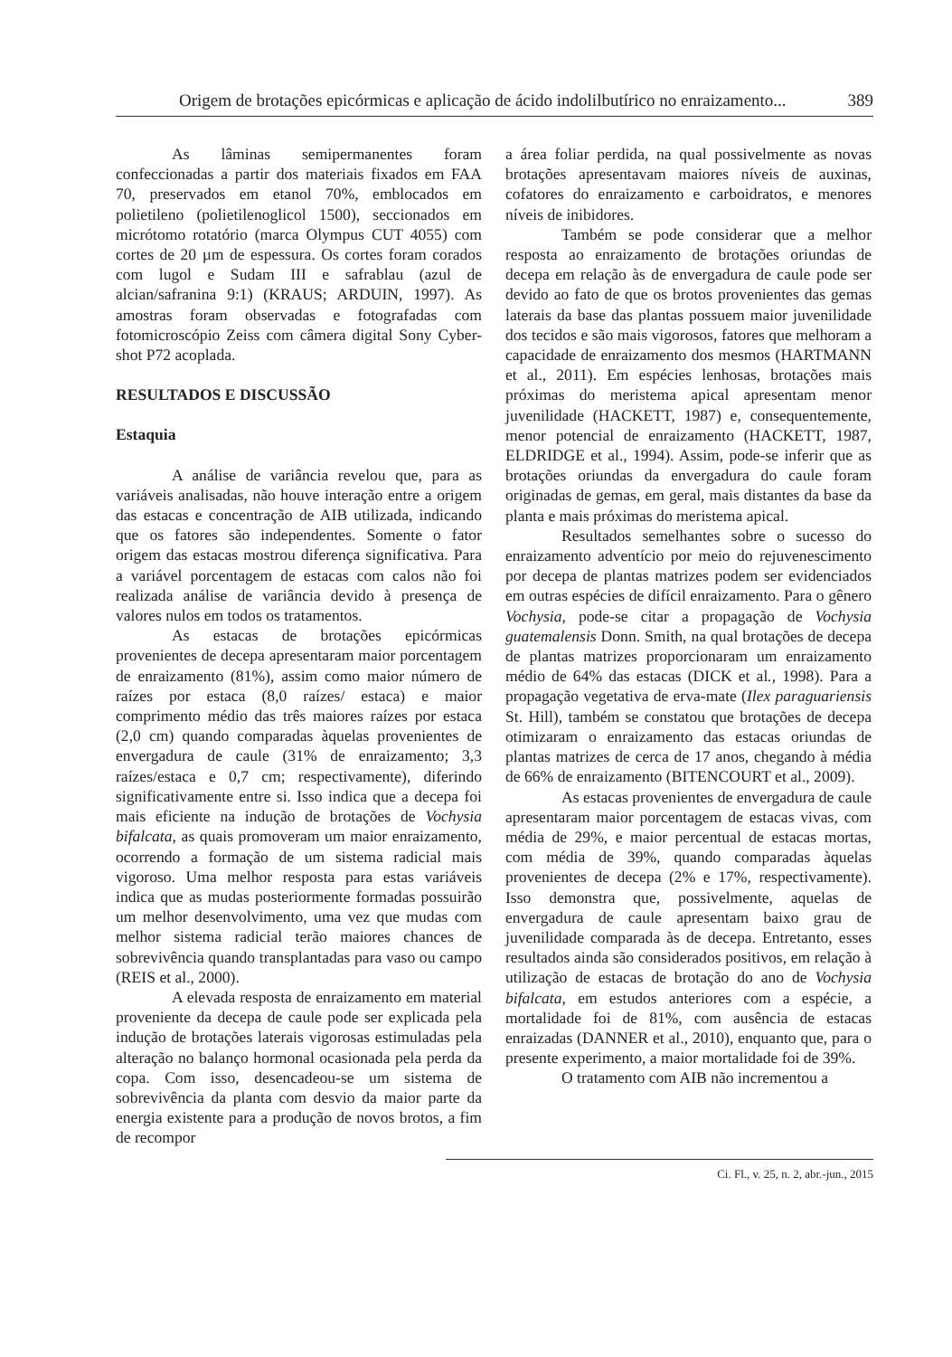Origem de brotações epicórmicas e aplicação de ácido indolilbutírico no enraizamento... 389
As lâminas semipermanentes foram confeccionadas a partir dos materiais fixados em FAA 70, preservados em etanol 70%, emblocados em polietileno (polietilenoglicol 1500), seccionados em micrótomo rotatório (marca Olympus CUT 4055) com cortes de 20 µm de espessura. Os cortes foram corados com lugol e Sudam III e safrablau (azul de alcian/safranina 9:1) (KRAUS; ARDUIN, 1997). As amostras foram observadas e fotografadas com fotomicroscópio Zeiss com câmera digital Sony Cyber-shot P72 acoplada.
RESULTADOS E DISCUSSÃO
Estaquia
A análise de variância revelou que, para as variáveis analisadas, não houve interação entre a origem das estacas e concentração de AIB utilizada, indicando que os fatores são independentes. Somente o fator origem das estacas mostrou diferença significativa. Para a variável porcentagem de estacas com calos não foi realizada análise de variância devido à presença de valores nulos em todos os tratamentos.
As estacas de brotações epicórmicas provenientes de decepa apresentaram maior porcentagem de enraizamento (81%), assim como maior número de raízes por estaca (8,0 raízes/ estaca) e maior comprimento médio das três maiores raízes por estaca (2,0 cm) quando comparadas àquelas provenientes de envergadura de caule (31% de enraizamento; 3,3 raízes/estaca e 0,7 cm; respectivamente), diferindo significativamente entre si. Isso indica que a decepa foi mais eficiente na indução de brotações de Vochysia bifalcata, as quais promoveram um maior enraizamento, ocorrendo a formação de um sistema radicial mais vigoroso. Uma melhor resposta para estas variáveis indica que as mudas posteriormente formadas possuirão um melhor desenvolvimento, uma vez que mudas com melhor sistema radicial terão maiores chances de sobrevivência quando transplantadas para vaso ou campo (REIS et al., 2000).
A elevada resposta de enraizamento em material proveniente da decepa de caule pode ser explicada pela indução de brotações laterais vigorosas estimuladas pela alteração no balanço hormonal ocasionada pela perda da copa. Com isso, desencadeou-se um sistema de sobrevivência da planta com desvio da maior parte da energia existente para a produção de novos brotos, a fim de recompor
a área foliar perdida, na qual possivelmente as novas brotações apresentavam maiores níveis de auxinas, cofatores do enraizamento e carboidratos, e menores níveis de inibidores.
Também se pode considerar que a melhor resposta ao enraizamento de brotações oriundas de decepa em relação às de envergadura de caule pode ser devido ao fato de que os brotos provenientes das gemas laterais da base das plantas possuem maior juvenilidade dos tecidos e são mais vigorosos, fatores que melhoram a capacidade de enraizamento dos mesmos (HARTMANN et al., 2011). Em espécies lenhosas, brotações mais próximas do meristema apical apresentam menor juvenilidade (HACKETT, 1987) e, consequentemente, menor potencial de enraizamento (HACKETT, 1987, ELDRIDGE et al., 1994). Assim, pode-se inferir que as brotações oriundas da envergadura do caule foram originadas de gemas, em geral, mais distantes da base da planta e mais próximas do meristema apical.
Resultados semelhantes sobre o sucesso do enraizamento adventício por meio do rejuvenescimento por decepa de plantas matrizes podem ser evidenciados em outras espécies de difícil enraizamento. Para o gênero Vochysia, pode-se citar a propagação de Vochysia guatemalensis Donn. Smith, na qual brotações de decepa de plantas matrizes proporcionaram um enraizamento médio de 64% das estacas (DICK et al., 1998). Para a propagação vegetativa de erva-mate (Ilex paraguariensis St. Hill), também se constatou que brotações de decepa otimizaram o enraizamento das estacas oriundas de plantas matrizes de cerca de 17 anos, chegando à média de 66% de enraizamento (BITENCOURT et al., 2009).
As estacas provenientes de envergadura de caule apresentaram maior porcentagem de estacas vivas, com média de 29%, e maior percentual de estacas mortas, com média de 39%, quando comparadas àquelas provenientes de decepa (2% e 17%, respectivamente). Isso demonstra que, possivelmente, aquelas de envergadura de caule apresentam baixo grau de juvenilidade comparada às de decepa. Entretanto, esses resultados ainda são considerados positivos, em relação à utilização de estacas de brotação do ano de Vochysia bifalcata, em estudos anteriores com a espécie, a mortalidade foi de 81%, com ausência de estacas enraizadas (DANNER et al., 2010), enquanto que, para o presente experimento, a maior mortalidade foi de 39%.
O tratamento com AIB não incrementou a
Ci. Fl., v. 25, n. 2, abr.-jun., 2015